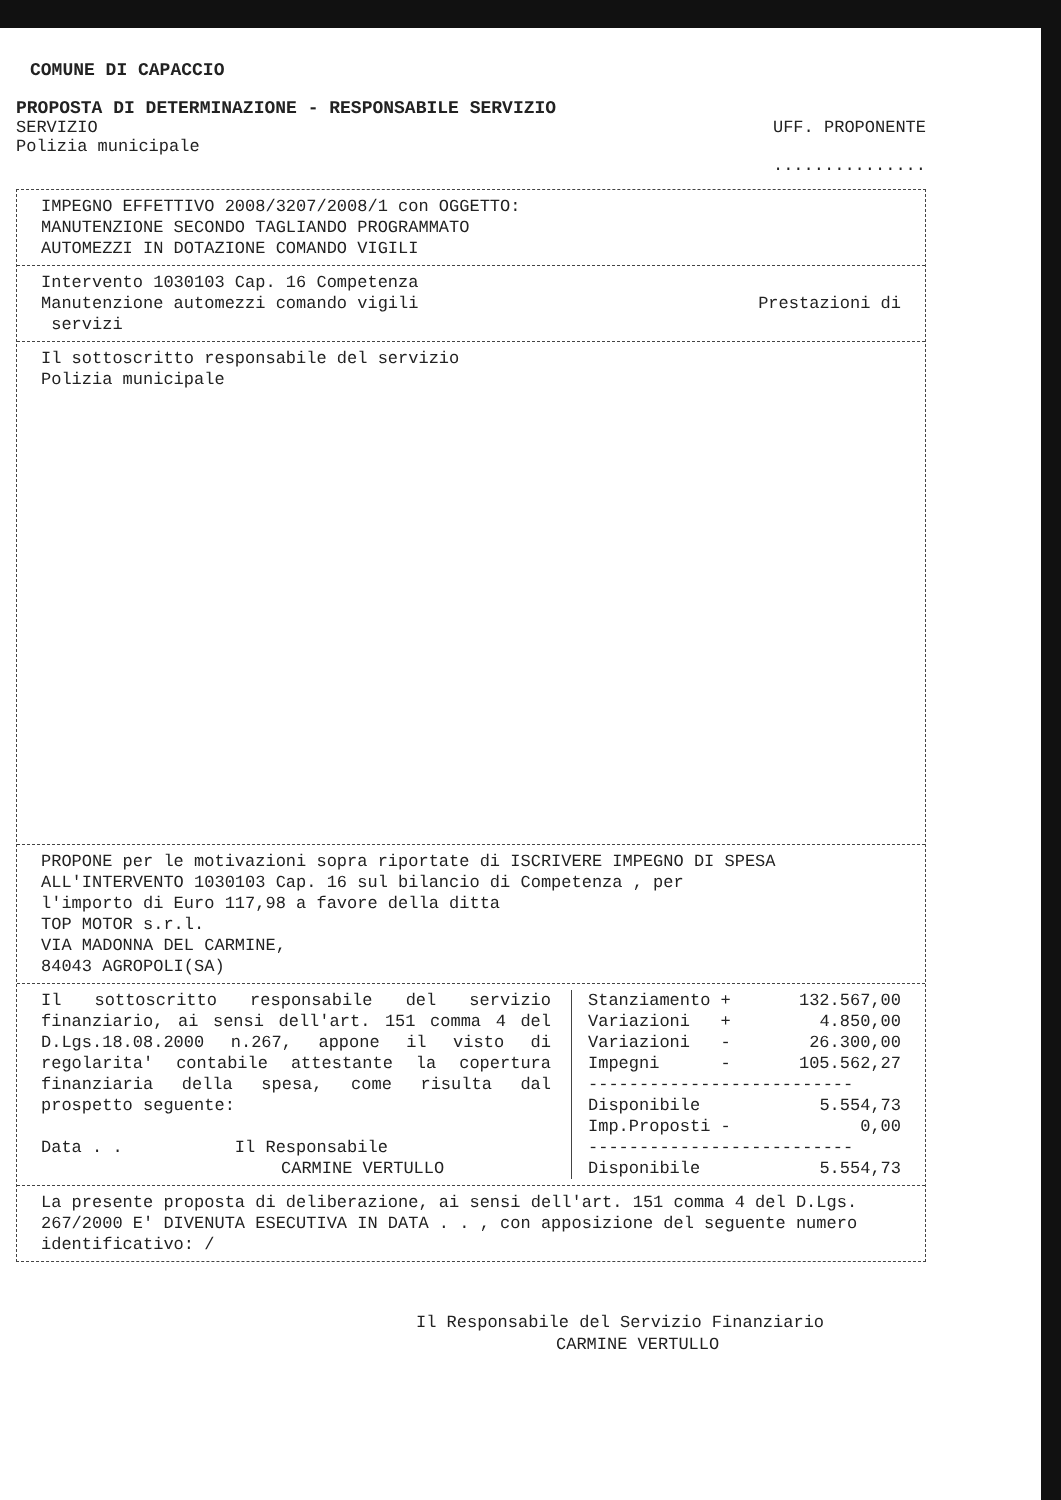COMUNE DI CAPACCIO
PROPOSTA DI DETERMINAZIONE - RESPONSABILE SERVIZIO
SERVIZIO
Polizia municipale
UFF. PROPONENTE
...............
IMPEGNO EFFETTIVO 2008/3207/2008/1 con OGGETTO:
MANUTENZIONE SECONDO TAGLIANDO PROGRAMMATO
AUTOMEZZI IN DOTAZIONE COMANDO VIGILI
Intervento 1030103 Cap. 16 Competenza
Manutenzione automezzi comando vigili Prestazioni di
servizi
Il sottoscritto responsabile del servizio
Polizia municipale
PROPONE per le motivazioni sopra riportate di ISCRIVERE IMPEGNO DI SPESA
ALL'INTERVENTO 1030103 Cap. 16 sul bilancio di Competenza , per
l'importo di Euro 117,98 a favore della ditta
TOP MOTOR s.r.l.
VIA MADONNA DEL CARMINE,
84043 AGROPOLI(SA)
| Il sottoscritto responsabile del servizio finanziario, ai sensi dell'art. 151 comma 4 del D.Lgs.18.08.2000 n.267, appone il visto di regolarita' contabile attestante la copertura finanziaria della spesa, come risulta dal prospetto seguente: Data . . Il Responsabile CARMINE VERTULLO | / Stanziamento + / 132.567,00 / / Variazioni + / 4.850,00 / / Variazioni - / 26.300,00 / / Impegni - / 105.562,27 / / -------------------------- / / / Disponibile / 5.554,73 / / Imp.Proposti - / 0,00 / / -------------------------- / / / Disponibile / 5.554,73 / |
La presente proposta di deliberazione, ai sensi dell'art. 151 comma 4 del D.Lgs. 267/2000 E' DIVENUTA ESECUTIVA IN DATA . . , con apposizione del seguente numero identificativo: /
Il Responsabile del Servizio Finanziario
CARMINE VERTULLO